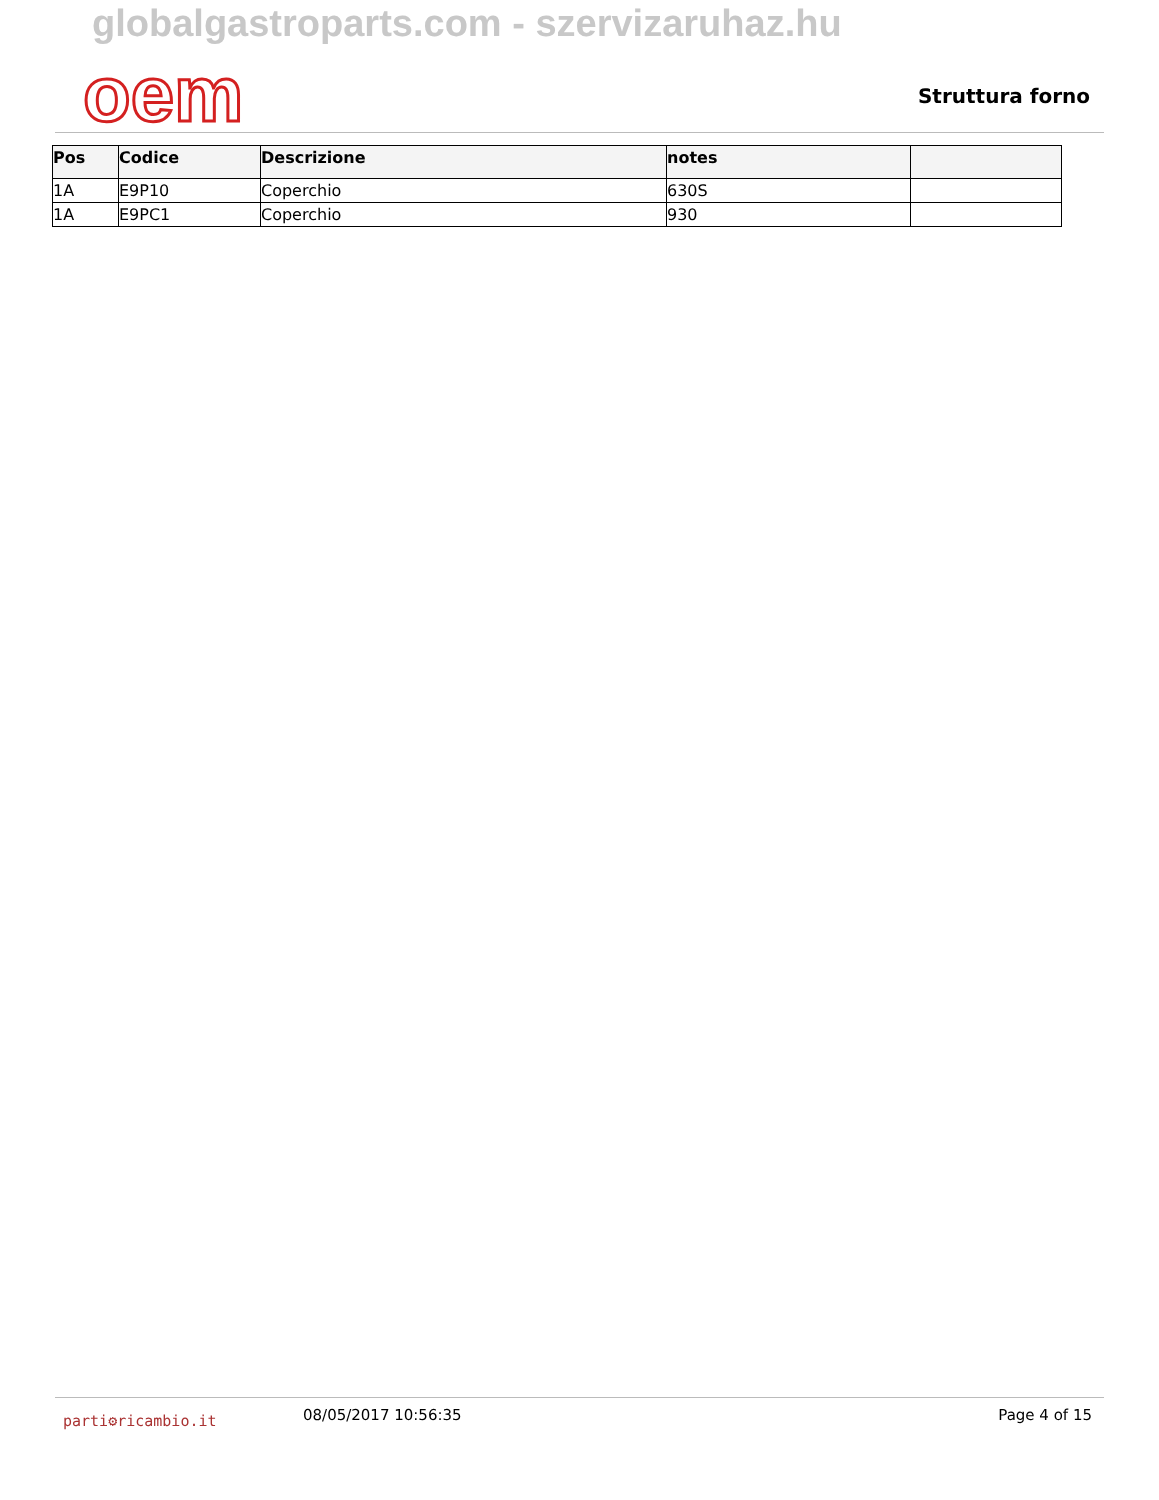globalgastroparts.com - szervizaruhaz.hu
oem
Struttura forno
| Pos | Codice | Descrizione | notes | |
| --- | --- | --- | --- | --- |
| 1A | E9P10 | Coperchio | 630S | |
| 1A | E9PC1 | Coperchio | 930 | |
parti⚙ricambio.it
08/05/2017 10:56:35 Page 4 of 15